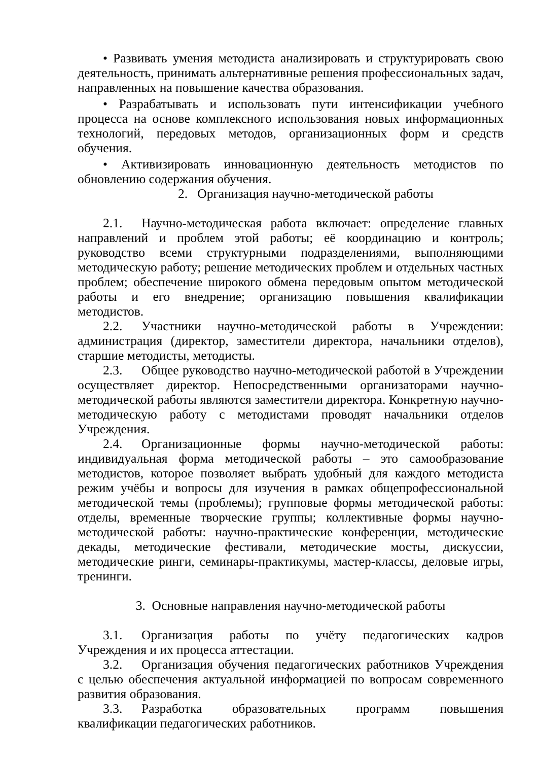• Развивать умения методиста анализировать и структурировать свою деятельность, принимать альтернативные решения профессиональных задач, направленных на повышение качества образования.
• Разрабатывать и использовать пути интенсификации учебного процесса на основе комплексного использования новых информационных технологий, передовых методов, организационных форм и средств обучения.
• Активизировать инновационную деятельность методистов по обновлению содержания обучения.
2. Организация научно-методической работы
2.1. Научно-методическая работа включает: определение главных направлений и проблем этой работы; её координацию и контроль; руководство всеми структурными подразделениями, выполняющими методическую работу; решение методических проблем и отдельных частных проблем; обеспечение широкого обмена передовым опытом методической работы и его внедрение; организацию повышения квалификации методистов.
2.2. Участники научно-методической работы в Учреждении: администрация (директор, заместители директора, начальники отделов), старшие методисты, методисты.
2.3. Общее руководство научно-методической работой в Учреждении осуществляет директор. Непосредственными организаторами научно-методической работы являются заместители директора. Конкретную научно-методическую работу с методистами проводят начальники отделов Учреждения.
2.4. Организационные формы научно-методической работы: индивидуальная форма методической работы – это самообразование методистов, которое позволяет выбрать удобный для каждого методиста режим учёбы и вопросы для изучения в рамках общепрофессиональной методической темы (проблемы); групповые формы методической работы: отделы, временные творческие группы; коллективные формы научно-методической работы: научно-практические конференции, методические декады, методические фестивали, методические мосты, дискуссии, методические ринги, семинары-практикумы, мастер-классы, деловые игры, тренинги.
3. Основные направления научно-методической работы
3.1. Организация работы по учёту педагогических кадров Учреждения и их процесса аттестации.
3.2. Организация обучения педагогических работников Учреждения с целью обеспечения актуальной информацией по вопросам современного развития образования.
3.3. Разработка образовательных программ повышения квалификации педагогических работников.